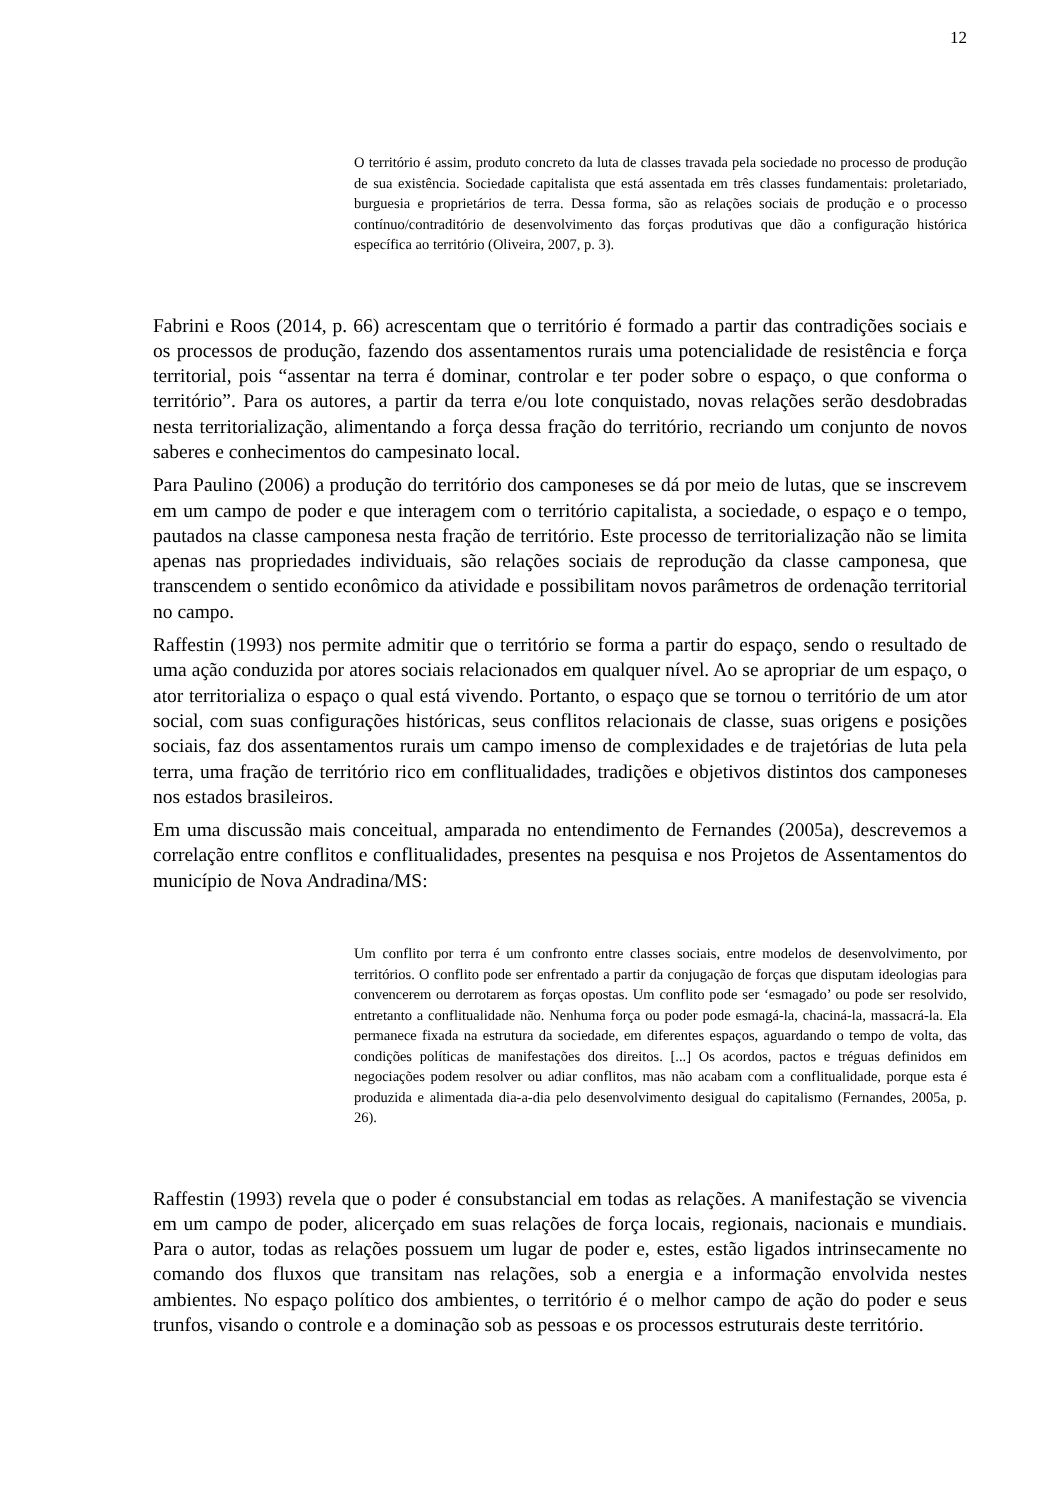12
O território é assim, produto concreto da luta de classes travada pela sociedade no processo de produção de sua existência. Sociedade capitalista que está assentada em três classes fundamentais: proletariado, burguesia e proprietários de terra. Dessa forma, são as relações sociais de produção e o processo contínuo/contraditório de desenvolvimento das forças produtivas que dão a configuração histórica específica ao território (Oliveira, 2007, p. 3).
Fabrini e Roos (2014, p. 66) acrescentam que o território é formado a partir das contradições sociais e os processos de produção, fazendo dos assentamentos rurais uma potencialidade de resistência e força territorial, pois “assentar na terra é dominar, controlar e ter poder sobre o espaço, o que conforma o território”. Para os autores, a partir da terra e/ou lote conquistado, novas relações serão desdobradas nesta territorialização, alimentando a força dessa fração do território, recriando um conjunto de novos saberes e conhecimentos do campesinato local.
Para Paulino (2006) a produção do território dos camponeses se dá por meio de lutas, que se inscrevem em um campo de poder e que interagem com o território capitalista, a sociedade, o espaço e o tempo, pautados na classe camponesa nesta fração de território. Este processo de territorialização não se limita apenas nas propriedades individuais, são relações sociais de reprodução da classe camponesa, que transcendem o sentido econômico da atividade e possibilitam novos parâmetros de ordenação territorial no campo.
Raffestin (1993) nos permite admitir que o território se forma a partir do espaço, sendo o resultado de uma ação conduzida por atores sociais relacionados em qualquer nível. Ao se apropriar de um espaço, o ator territorializa o espaço o qual está vivendo. Portanto, o espaço que se tornou o território de um ator social, com suas configurações históricas, seus conflitos relacionais de classe, suas origens e posições sociais, faz dos assentamentos rurais um campo imenso de complexidades e de trajetórias de luta pela terra, uma fração de território rico em conflitualidades, tradições e objetivos distintos dos camponeses nos estados brasileiros.
Em uma discussão mais conceitual, amparada no entendimento de Fernandes (2005a), descrevemos a correlação entre conflitos e conflitualidades, presentes na pesquisa e nos Projetos de Assentamentos do município de Nova Andradina/MS:
Um conflito por terra é um confronto entre classes sociais, entre modelos de desenvolvimento, por territórios. O conflito pode ser enfrentado a partir da conjugação de forças que disputam ideologias para convencerem ou derrotarem as forças opostas. Um conflito pode ser ‘esmagado’ ou pode ser resolvido, entretanto a conflitualidade não. Nenhuma força ou poder pode esmagá-la, chaciná-la, massacrá-la. Ela permanece fixada na estrutura da sociedade, em diferentes espaços, aguardando o tempo de volta, das condições políticas de manifestações dos direitos. [...] Os acordos, pactos e tréguas definidos em negociações podem resolver ou adiar conflitos, mas não acabam com a conflitualidade, porque esta é produzida e alimentada dia-a-dia pelo desenvolvimento desigual do capitalismo (Fernandes, 2005a, p. 26).
Raffestin (1993) revela que o poder é consubstancial em todas as relações. A manifestação se vivencia em um campo de poder, alicerçado em suas relações de força locais, regionais, nacionais e mundiais. Para o autor, todas as relações possuem um lugar de poder e, estes, estão ligados intrinsecamente no comando dos fluxos que transitam nas relações, sob a energia e a informação envolvida nestes ambientes. No espaço político dos ambientes, o território é o melhor campo de ação do poder e seus trunfos, visando o controle e a dominação sob as pessoas e os processos estruturais deste território.